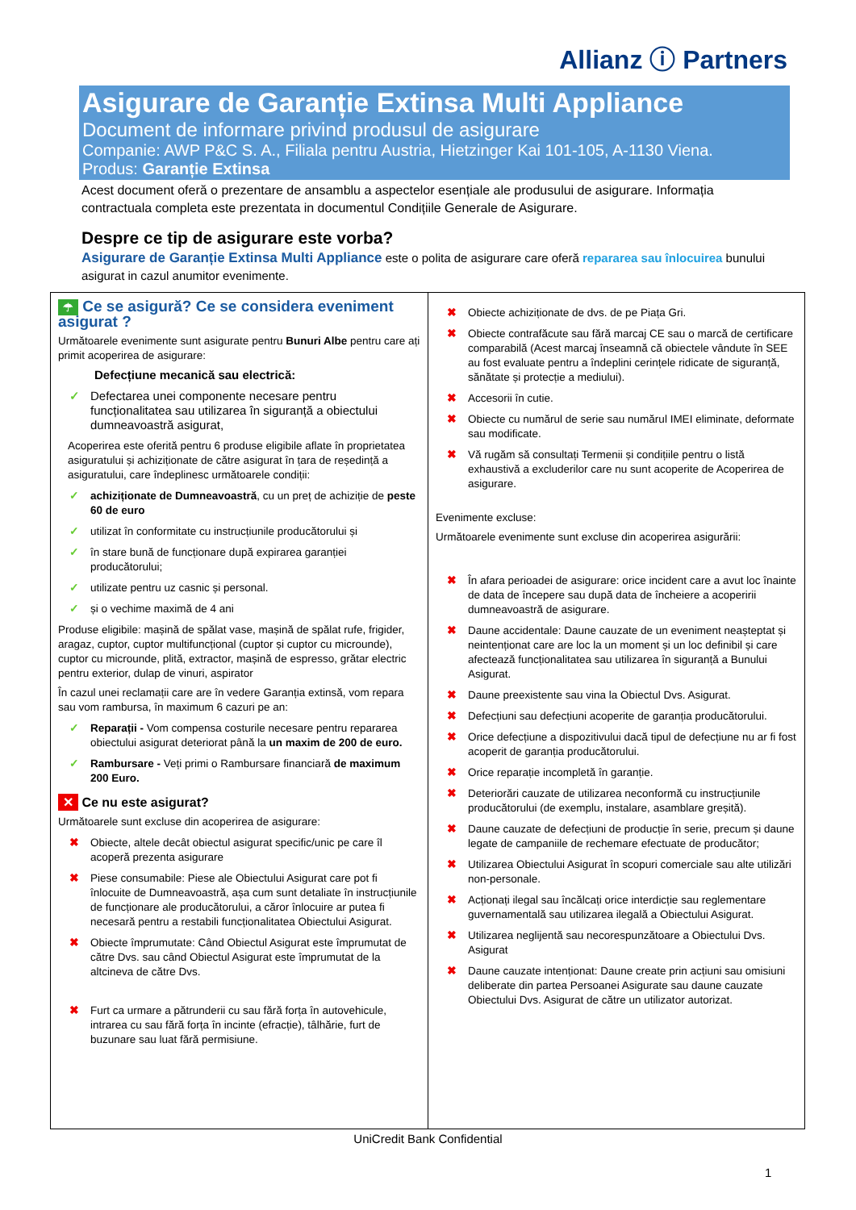Allianz ⓘ Partners
Asigurare de Garanție Extinsa Multi Appliance
Document de informare privind produsul de asigurare
Companie: AWP P&C S. A., Filiala pentru Austria, Hietzinger Kai 101-105, A-1130 Viena.
Produs: Garanție Extinsa
Acest document oferă o prezentare de ansamblu a aspectelor esențiale ale produsului de asigurare. Informația contractuala completa este prezentata in documentul Condițiile Generale de Asigurare.
Despre ce tip de asigurare este vorba?
Asigurare de Garanție Extinsa Multi Appliance este o polita de asigurare care oferă repararea sau înlocuirea bunului asigurat in cazul anumitor evenimente.
☂ Ce se asigură? Ce se considera eveniment asigurat ?
Următoarele evenimente sunt asigurate pentru Bunuri Albe pentru care ați primit acoperirea de asigurare:
Defecțiune mecanică sau electrică:
✓ Defectarea unei componente necesare pentru funcționalitatea sau utilizarea în siguranță a obiectului dumneavoastră asigurat,
Acoperirea este oferită pentru 6 produse eligibile aflate în proprietatea asiguratului și achiziționate de către asigurat în țara de reședință a asiguratului, care îndeplinesc următoarele condiții:
✓ achiziționate de Dumneavoastră, cu un preț de achiziție de peste 60 de euro
✓ utilizat în conformitate cu instrucțiunile producătorului și
✓ în stare bună de funcționare după expirarea garanției producătorului;
✓ utilizate pentru uz casnic și personal.
✓ și o vechime maximă de 4 ani
Produse eligibile: mașină de spălat vase, mașină de spălat rufe, frigider, aragaz, cuptor, cuptor multifuncțional (cuptor și cuptor cu microunde), cuptor cu microunde, plită, extractor, mașină de espresso, grătar electric pentru exterior, dulap de vinuri, aspirator
În cazul unei reclamații care are în vedere Garanția extinsă, vom repara sau vom rambursa, în maximum 6 cazuri pe an:
✓ Reparații - Vom compensa costurile necesare pentru repararea obiectului asigurat deteriorat până la un maxim de 200 de euro.
✓ Rambursare - Veți primi o Rambursare financiară de maximum 200 Euro.
✕ Ce nu este asigurat?
Următoarele sunt excluse din acoperirea de asigurare:
✖ Obiecte, altele decât obiectul asigurat specific/unic pe care îl acoperă prezenta asigurare
✖ Piese consumabile: Piese ale Obiectului Asigurat care pot fi înlocuite de Dumneavoastră, așa cum sunt detaliate în instrucțiunile de funcționare ale producătorului, a căror înlocuire ar putea fi necesară pentru a restabili funcționalitatea Obiectului Asigurat.
✖ Obiecte împrumutate: Când Obiectul Asigurat este împrumutat de către Dvs. sau când Obiectul Asigurat este împrumutat de la altcineva de către Dvs.
✖ Furt ca urmare a pătrunderii cu sau fără forța în autovehicule, intrarea cu sau fără forța în incinte (efracție), tâlhărie, furt de buzunare sau luat fără permisiune.
✖ Obiecte achiziționate de dvs. de pe Piața Gri.
✖ Obiecte contrafăcute sau fără marcaj CE sau o marcă de certificare comparabilă (Acest marcaj înseamnă că obiectele vândute în SEE au fost evaluate pentru a îndeplini cerințele ridicate de siguranță, sănătate și protecție a mediului).
✖ Accesorii în cutie.
✖ Obiecte cu numărul de serie sau numărul IMEI eliminate, deformate sau modificate.
✖ Vă rugăm să consultați Termenii și condițiile pentru o listă exhaustivă a excluderilor care nu sunt acoperite de Acoperirea de asigurare.
Evenimente excluse:
Următoarele evenimente sunt excluse din acoperirea asigurării:
✖ În afara perioadei de asigurare: orice incident care a avut loc înainte de data de începere sau după data de încheiere a acoperirii dumneavoastră de asigurare.
✖ Daune accidentale: Daune cauzate de un eveniment neașteptat și neintenționat care are loc la un moment și un loc definibil și care afectează funcționalitatea sau utilizarea în siguranță a Bunului Asigurat.
✖ Daune preexistente sau vina la Obiectul Dvs. Asigurat.
✖ Defecțiuni sau defecțiuni acoperite de garanția producătorului.
✖ Orice defecțiune a dispozitivului dacă tipul de defecțiune nu ar fi fost acoperit de garanția producătorului.
✖ Orice reparație incompletă în garanție.
✖ Deteriorări cauzate de utilizarea neconformă cu instrucțiunile producătorului (de exemplu, instalare, asamblare greșită).
✖ Daune cauzate de defecțiuni de producție în serie, precum și daune legate de campaniile de rechemare efectuate de producător;
✖ Utilizarea Obiectului Asigurat în scopuri comerciale sau alte utilizări non-personale.
✖ Acționați ilegal sau încălcați orice interdicție sau reglementare guvernamentală sau utilizarea ilegală a Obiectului Asigurat.
✖ Utilizarea neglijentă sau necorespunzătoare a Obiectului Dvs. Asigurat
✖ Daune cauzate intenționat: Daune create prin acțiuni sau omisiuni deliberate din partea Persoanei Asigurate sau daune cauzate Obiectului Dvs. Asigurat de către un utilizator autorizat.
UniCredit Bank Confidential
1